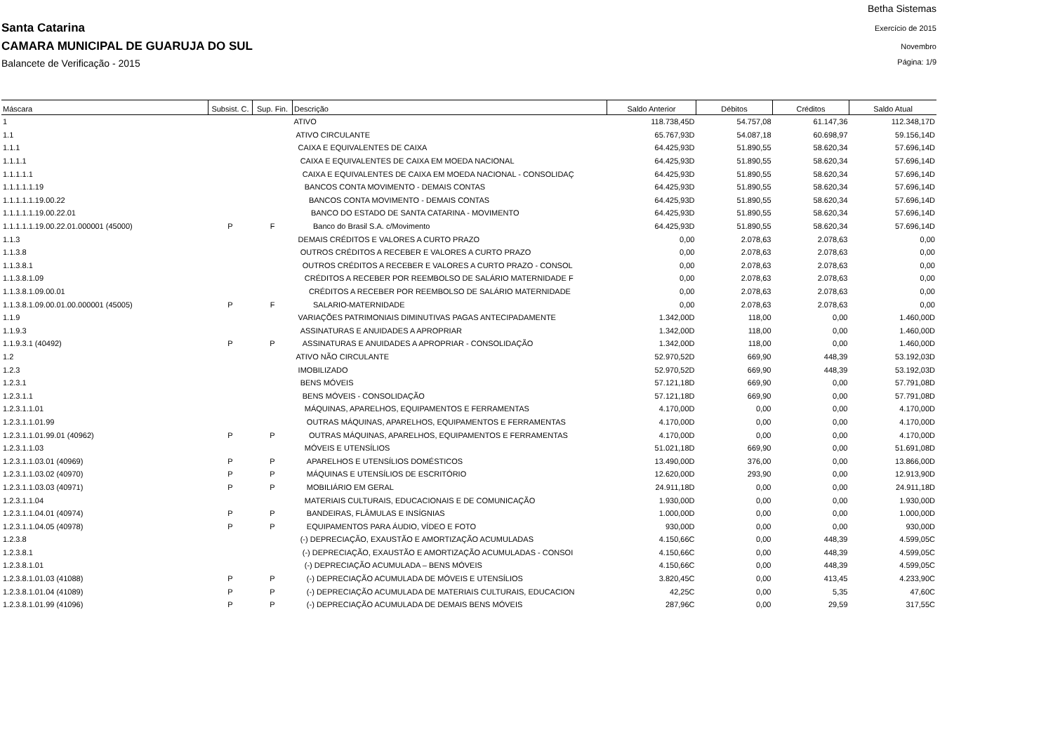Santa Catarina
CAMARA MUNICIPAL DE GUARUJA DO SUL
Balancete de Verificação - 2015
Betha Sistemas
Exercício de 2015
Novembro
Página: 1/9
| Máscara | Subsist. C. | Sup. Fin. | Descrição | Saldo Anterior | Débitos | Créditos | Saldo Atual |
| --- | --- | --- | --- | --- | --- | --- | --- |
| 1 | | | ATIVO | 118.738,45D | 54.757,08 | 61.147,36 | 112.348,17D |
| 1.1 | | | ATIVO CIRCULANTE | 65.767,93D | 54.087,18 | 60.698,97 | 59.156,14D |
| 1.1.1 | | | CAIXA E EQUIVALENTES DE CAIXA | 64.425,93D | 51.890,55 | 58.620,34 | 57.696,14D |
| 1.1.1.1 | | | CAIXA E EQUIVALENTES DE CAIXA EM MOEDA NACIONAL | 64.425,93D | 51.890,55 | 58.620,34 | 57.696,14D |
| 1.1.1.1.1 | | | CAIXA E EQUIVALENTES DE CAIXA EM MOEDA NACIONAL - CONSOLIDAÇ | 64.425,93D | 51.890,55 | 58.620,34 | 57.696,14D |
| 1.1.1.1.1.19 | | | BANCOS CONTA MOVIMENTO - DEMAIS CONTAS | 64.425,93D | 51.890,55 | 58.620,34 | 57.696,14D |
| 1.1.1.1.1.19.00.22 | | | BANCOS CONTA MOVIMENTO - DEMAIS CONTAS | 64.425,93D | 51.890,55 | 58.620,34 | 57.696,14D |
| 1.1.1.1.1.19.00.22.01 | | | BANCO DO ESTADO DE SANTA CATARINA - MOVIMENTO | 64.425,93D | 51.890,55 | 58.620,34 | 57.696,14D |
| 1.1.1.1.1.19.00.22.01.000001 (45000) | P | F | Banco do Brasil S.A. c/Movimento | 64.425,93D | 51.890,55 | 58.620,34 | 57.696,14D |
| 1.1.3 | | | DEMAIS CRÉDITOS E VALORES A CURTO PRAZO | 0,00 | 2.078,63 | 2.078,63 | 0,00 |
| 1.1.3.8 | | | OUTROS CRÉDITOS A RECEBER E VALORES A CURTO PRAZO | 0,00 | 2.078,63 | 2.078,63 | 0,00 |
| 1.1.3.8.1 | | | OUTROS CRÉDITOS A RECEBER E VALORES A CURTO PRAZO - CONSOL | 0,00 | 2.078,63 | 2.078,63 | 0,00 |
| 1.1.3.8.1.09 | | | CRÉDITOS A RECEBER POR REEMBOLSO DE SALÁRIO MATERNIDADE F | 0,00 | 2.078,63 | 2.078,63 | 0,00 |
| 1.1.3.8.1.09.00.01 | | | CRÉDITOS A RECEBER POR REEMBOLSO DE SALÁRIO MATERNIDADE | 0,00 | 2.078,63 | 2.078,63 | 0,00 |
| 1.1.3.8.1.09.00.01.00.000001 (45005) | P | F | SALARIO-MATERNIDADE | 0,00 | 2.078,63 | 2.078,63 | 0,00 |
| 1.1.9 | | | VARIAÇÕES PATRIMONIAIS DIMINUTIVAS PAGAS ANTECIPADAMENTE | 1.342,00D | 118,00 | 0,00 | 1.460,00D |
| 1.1.9.3 | | | ASSINATURAS E ANUIDADES A APROPRIAR | 1.342,00D | 118,00 | 0,00 | 1.460,00D |
| 1.1.9.3.1 (40492) | P | P | ASSINATURAS E ANUIDADES A APROPRIAR - CONSOLIDAÇÃO | 1.342,00D | 118,00 | 0,00 | 1.460,00D |
| 1.2 | | | ATIVO NÃO CIRCULANTE | 52.970,52D | 669,90 | 448,39 | 53.192,03D |
| 1.2.3 | | | IMOBILIZADO | 52.970,52D | 669,90 | 448,39 | 53.192,03D |
| 1.2.3.1 | | | BENS MÓVEIS | 57.121,18D | 669,90 | 0,00 | 57.791,08D |
| 1.2.3.1.1 | | | BENS MÓVEIS - CONSOLIDAÇÃO | 57.121,18D | 669,90 | 0,00 | 57.791,08D |
| 1.2.3.1.1.01 | | | MÁQUINAS, APARELHOS, EQUIPAMENTOS E FERRAMENTAS | 4.170,00D | 0,00 | 0,00 | 4.170,00D |
| 1.2.3.1.1.01.99 | | | OUTRAS MÁQUINAS, APARELHOS, EQUIPAMENTOS E FERRAMENTAS | 4.170,00D | 0,00 | 0,00 | 4.170,00D |
| 1.2.3.1.1.01.99.01 (40962) | P | P | OUTRAS MÁQUINAS, APARELHOS, EQUIPAMENTOS E FERRAMENTAS | 4.170,00D | 0,00 | 0,00 | 4.170,00D |
| 1.2.3.1.1.03 | | | MÓVEIS E UTENSÍLIOS | 51.021,18D | 669,90 | 0,00 | 51.691,08D |
| 1.2.3.1.1.03.01 (40969) | P | P | APARELHOS E UTENSÍLIOS DOMÉSTICOS | 13.490,00D | 376,00 | 0,00 | 13.866,00D |
| 1.2.3.1.1.03.02 (40970) | P | P | MÁQUINAS E UTENSÍLIOS DE ESCRITÓRIO | 12.620,00D | 293,90 | 0,00 | 12.913,90D |
| 1.2.3.1.1.03.03 (40971) | P | P | MOBILIÁRIO EM GERAL | 24.911,18D | 0,00 | 0,00 | 24.911,18D |
| 1.2.3.1.1.04 | | | MATERIAIS CULTURAIS, EDUCACIONAIS E DE COMUNICAÇÃO | 1.930,00D | 0,00 | 0,00 | 1.930,00D |
| 1.2.3.1.1.04.01 (40974) | P | P | BANDEIRAS, FLÂMULAS E INSÍGNIAS | 1.000,00D | 0,00 | 0,00 | 1.000,00D |
| 1.2.3.1.1.04.05 (40978) | P | P | EQUIPAMENTOS PARA ÁUDIO, VÍDEO E FOTO | 930,00D | 0,00 | 0,00 | 930,00D |
| 1.2.3.8 | | | (-) DEPRECIAÇÃO, EXAUSTÃO E AMORTIZAÇÃO ACUMULADAS | 4.150,66C | 0,00 | 448,39 | 4.599,05C |
| 1.2.3.8.1 | | | (-) DEPRECIAÇÃO, EXAUSTÃO E AMORTIZAÇÃO ACUMULADAS - CONSOI | 4.150,66C | 0,00 | 448,39 | 4.599,05C |
| 1.2.3.8.1.01 | | | (-) DEPRECIAÇÃO ACUMULADA – BENS MÓVEIS | 4.150,66C | 0,00 | 448,39 | 4.599,05C |
| 1.2.3.8.1.01.03 (41088) | P | P | (-) DEPRECIAÇÃO ACUMULADA DE MÓVEIS E UTENSÍLIOS | 3.820,45C | 0,00 | 413,45 | 4.233,90C |
| 1.2.3.8.1.01.04 (41089) | P | P | (-) DEPRECIAÇÃO ACUMULADA DE MATERIAIS CULTURAIS, EDUCACION | 42,25C | 0,00 | 5,35 | 47,60C |
| 1.2.3.8.1.01.99 (41096) | P | P | (-) DEPRECIAÇÃO ACUMULADA DE DEMAIS BENS MÓVEIS | 287,96C | 0,00 | 29,59 | 317,55C |